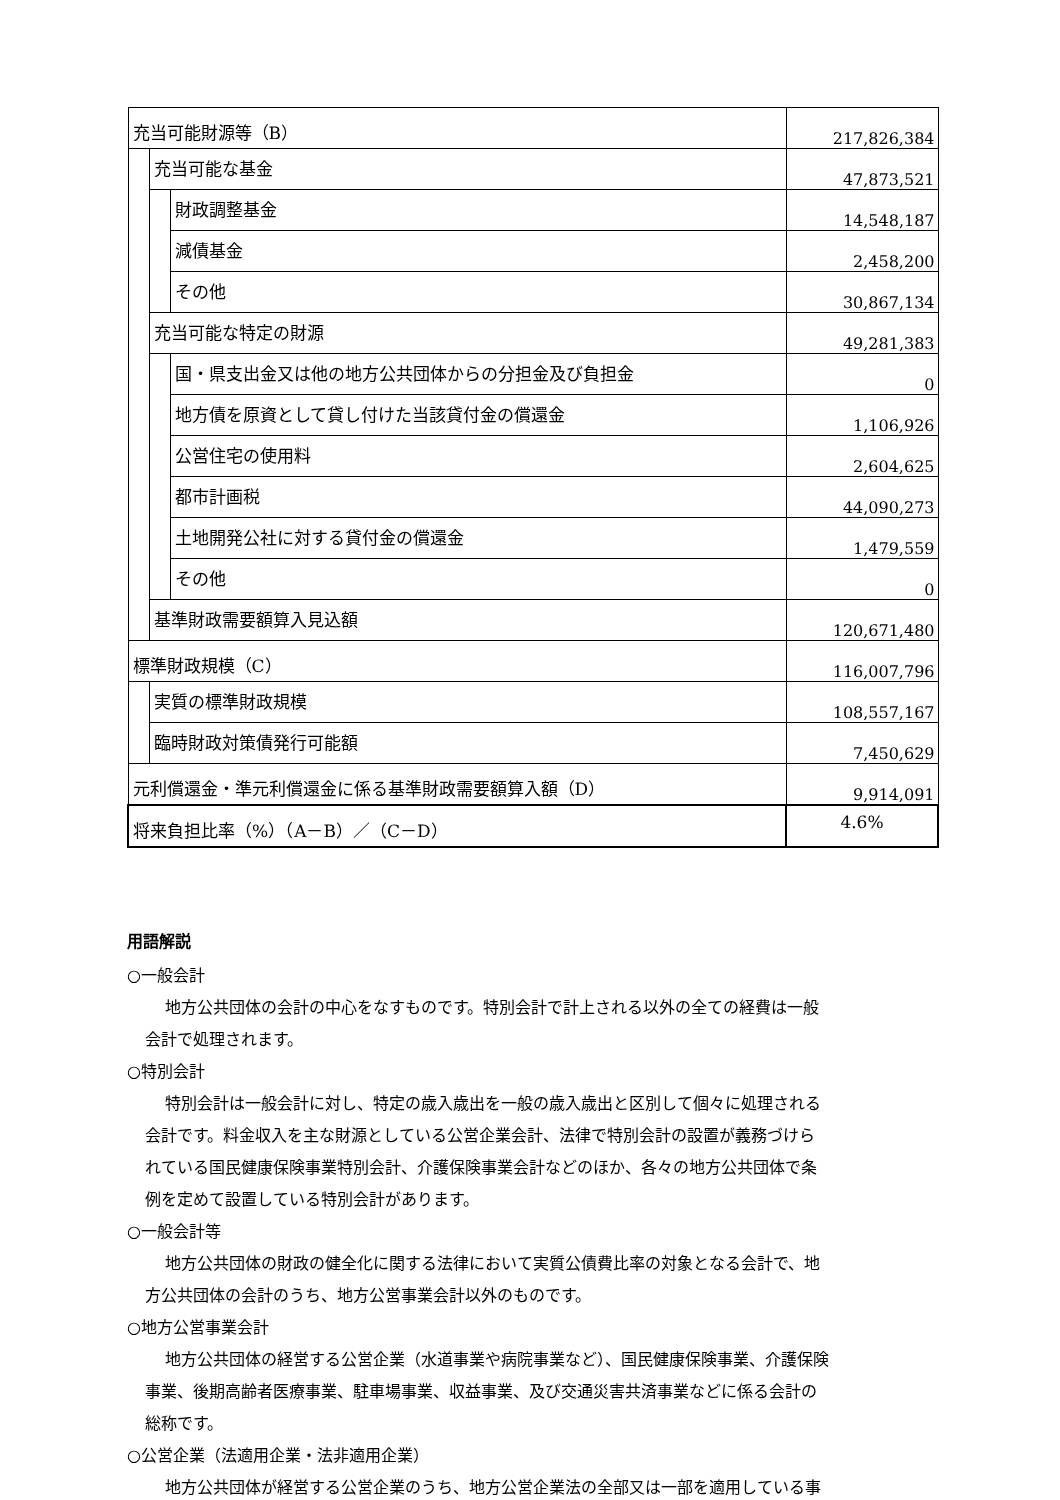| 充当可能財源等（B） | | | 217,826,384 |
| | 充当可能な基金 | | 47,873,521 |
| | | 財政調整基金 | 14,548,187 |
| | | 減債基金 | 2,458,200 |
| | | その他 | 30,867,134 |
| | 充当可能な特定の財源 | | 49,281,383 |
| | | 国・県支出金又は他の地方公共団体からの分担金及び負担金 | 0 |
| | | 地方債を原資として貸し付けた当該貸付金の償還金 | 1,106,926 |
| | | 公営住宅の使用料 | 2,604,625 |
| | | 都市計画税 | 44,090,273 |
| | | 土地開発公社に対する貸付金の償還金 | 1,479,559 |
| | | その他 | 0 |
| | 基準財政需要額算入見込額 | | 120,671,480 |
| 標準財政規模（C） | | | 116,007,796 |
| | 実質の標準財政規模 | | 108,557,167 |
| | 臨時財政対策債発行可能額 | | 7,450,629 |
| 元利償還金・準元利償還金に係る基準財政需要額算入額（D） | | | 9,914,091 |
| 将来負担比率（%）（A－B）／（C－D） | | | 4.6% |
用語解説
○一般会計
地方公共団体の会計の中心をなすものです。特別会計で計上される以外の全ての経費は一般
会計で処理されます。
○特別会計
特別会計は一般会計に対し、特定の歳入歳出を一般の歳入歳出と区別して個々に処理される
会計です。料金収入を主な財源としている公営企業会計、法律で特別会計の設置が義務づけら
れている国民健康保険事業特別会計、介護保険事業会計などのほか、各々の地方公共団体で条
例を定めて設置している特別会計があります。
○一般会計等
地方公共団体の財政の健全化に関する法律において実質公債費比率の対象となる会計で、地
方公共団体の会計のうち、地方公営事業会計以外のものです。
○地方公営事業会計
地方公共団体の経営する公営企業（水道事業や病院事業など）、国民健康保険事業、介護保険
事業、後期高齢者医療事業、駐車場事業、収益事業、及び交通災害共済事業などに係る会計の
総称です。
○公営企業（法適用企業・法非適用企業）
地方公共団体が経営する公営企業のうち、地方公営企業法の全部又は一部を適用している事